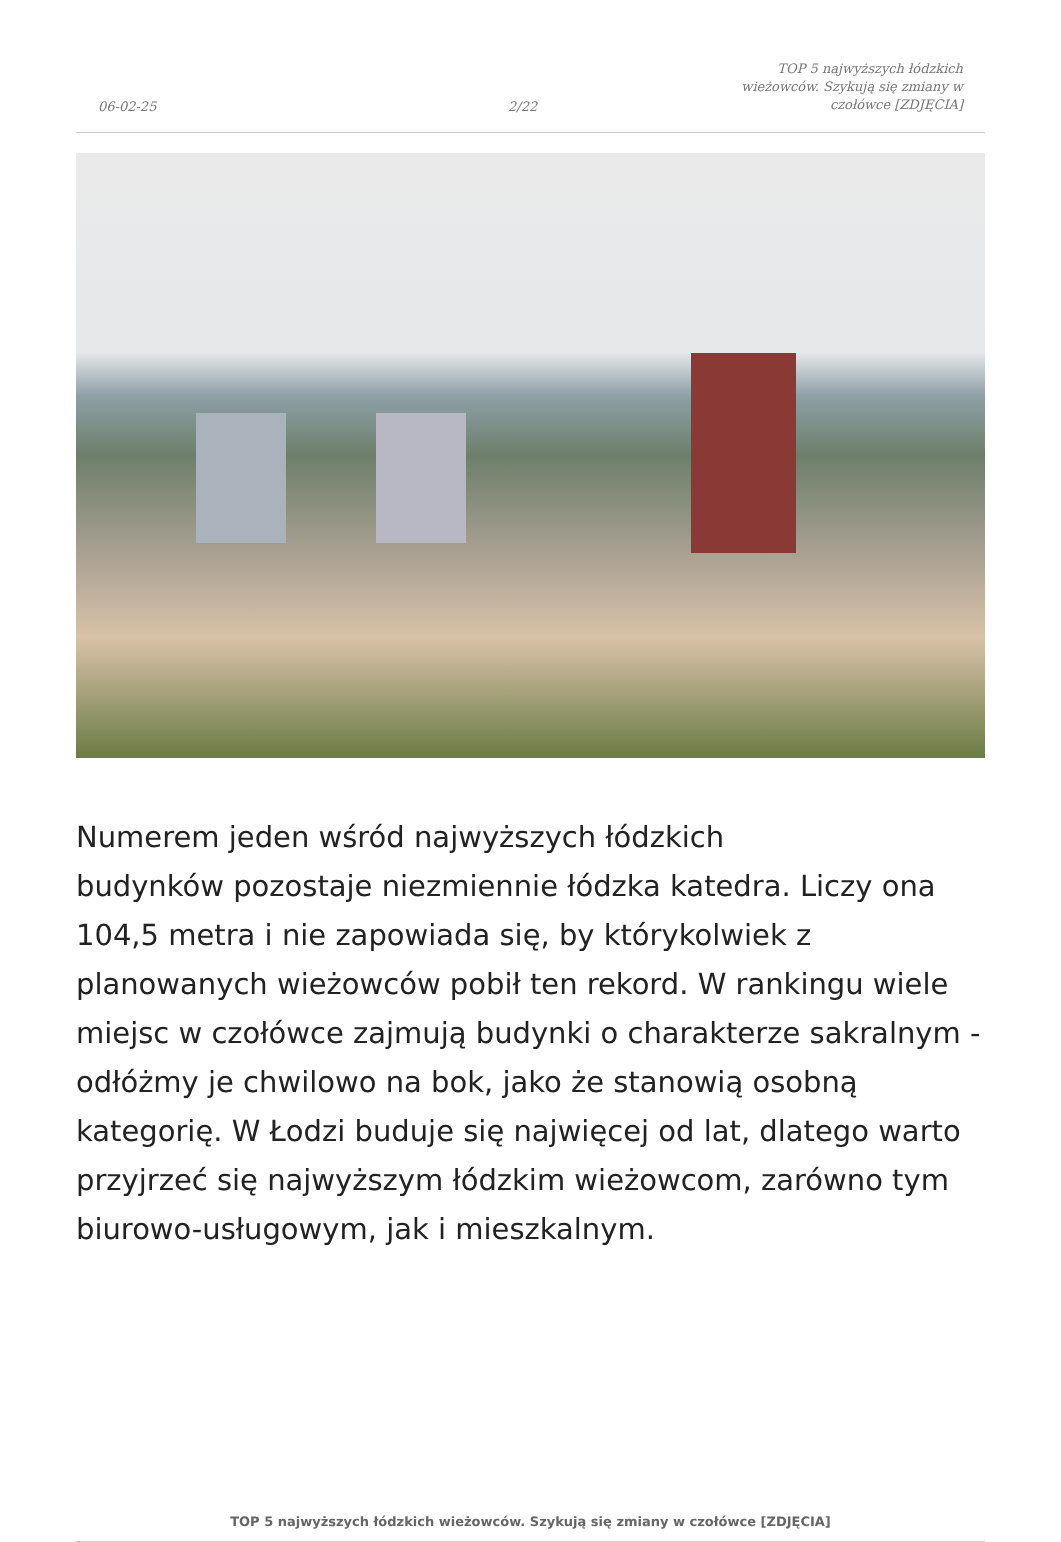06-02-25
2/22
TOP 5 najwyższych łódzkich
wieżowców. Szykują się zmiany w
czołówce [ZDJĘCIA]
Numerem jeden wśród najwyższych łódzkich
budynków pozostaje niezmiennie łódzka katedra. Liczy ona 104,5 metra i nie zapowiada się, by którykolwiek z planowanych wieżowców pobił ten rekord. W rankingu wiele miejsc w czołówce zajmują budynki o charakterze sakralnym - odłóżmy je chwilowo na bok, jako że stanowią osobną kategorię. W Łodzi buduje się najwięcej od lat, dlatego warto przyjrzeć się najwyższym łódzkim wieżowcom, zarówno tym biurowo-usługowym, jak i mieszkalnym.
TOP 5 najwyższych łódzkich wieżowców. Szykują się zmiany w czołówce [ZDJĘCIA]